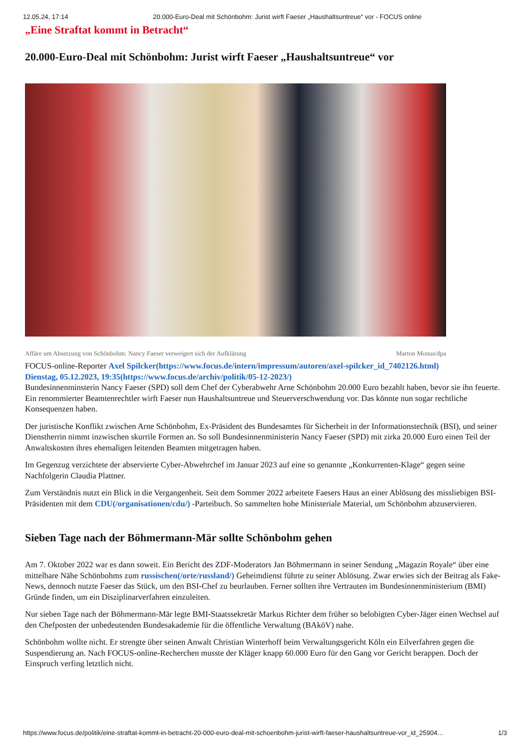12.05.24, 17:14 20.000-Euro-Deal mit Schönbohm: Jurist wirft Faeser „Haushaltsuntreue“ vor - FOCUS online
„Eine Straftat kommt in Betracht“
20.000-Euro-Deal mit Schönbohm: Jurist wirft Faeser „Haushaltsuntreue“ vor
Affäre um Absetzung von Schönbohm: Nancy Faeser verweigert sich der Aufklärung Marton Monus/dpa
FOCUS-online-Reporter Axel Spilcker(https://www.focus.de/intern/impressum/autoren/axel-spilcker_id_7402126.html)
Dienstag, 05.12.2023, 19:35(https://www.focus.de/archiv/politik/05-12-2023/)
Bundesinnenminsterin Nancy Faeser (SPD) soll dem Chef der Cyberabwehr Arne Schönbohm 20.000 Euro bezahlt haben, bevor sie ihn feuerte. Ein renommierter Beamtenrechtler wirft Faeser nun Haushaltsuntreue und Steuerverschwendung vor. Das könnte nun sogar rechtliche Konsequenzen haben.
Der juristische Konflikt zwischen Arne Schönbohm, Ex-Präsident des Bundesamtes für Sicherheit in der Informationstechnik (BSI), und seiner Dienstherrin nimmt inzwischen skurrile Formen an. So soll Bundesinnenministerin Nancy Faeser (SPD) mit zirka 20.000 Euro einen Teil der Anwaltskosten ihres ehemaligen leitenden Beamten mitgetragen haben.
Im Gegenzug verzichtete der abservierte Cyber-Abwehrchef im Januar 2023 auf eine so genannte „Konkurrenten-Klage“ gegen seine Nachfolgerin Claudia Plattner.
Zum Verständnis nutzt ein Blick in die Vergangenheit. Seit dem Sommer 2022 arbeitete Faesers Haus an einer Ablösung des missliebigen BSI-Präsidenten mit dem CDU(/organisationen/cdu/) -Parteibuch. So sammelten hohe Ministeriale Material, um Schönbohm abzuservieren.
Sieben Tage nach der Böhmermann-Mär sollte Schönbohm gehen
Am 7. Oktober 2022 war es dann soweit. Ein Bericht des ZDF-Moderators Jan Böhmermann in seiner Sendung „Magazin Royale“ über eine mittelbare Nähe Schönbohms zum russischen(/orte/russland/) Geheimdienst führte zu seiner Ablösung. Zwar erwies sich der Beitrag als Fake-News, dennoch nutzte Faeser das Stück, um den BSI-Chef zu beurlauben. Ferner sollten ihre Vertrauten im Bundesinnenministerium (BMI) Gründe finden, um ein Disziplinarverfahren einzuleiten.
Nur sieben Tage nach der Böhmermann-Mär legte BMI-Staatssekretär Markus Richter dem früher so belobigten Cyber-Jäger einen Wechsel auf den Chefposten der unbedeutenden Bundesakademie für die öffentliche Verwaltung (BAköV) nahe.
Schönbohm wollte nicht. Er strengte über seinen Anwalt Christian Winterhoff beim Verwaltungsgericht Köln ein Eilverfahren gegen die Suspendierung an. Nach FOCUS-online-Recherchen musste der Kläger knapp 60.000 Euro für den Gang vor Gericht berappen. Doch der Einspruch verfing letztlich nicht.
https://www.focus.de/politik/eine-straftat-kommt-in-betracht-20-000-euro-deal-mit-schoenbohm-jurist-wirft-faeser-haushaltsuntreue-vor_id_25904… 1/3